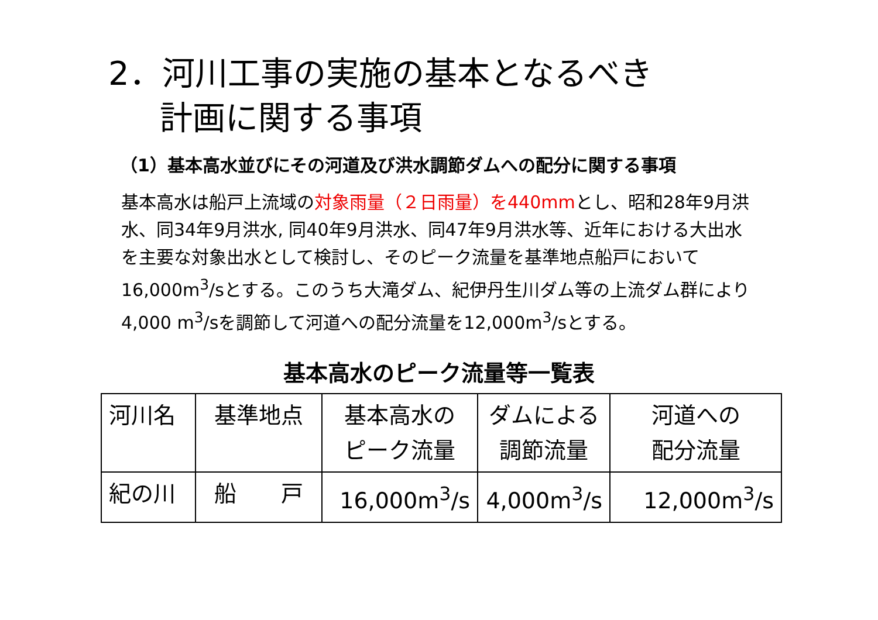2．河川工事の実施の基本となるべき
計画に関する事項
（1）基本高水並びにその河道及び洪水調節ダムへの配分に関する事項
基本高水は船戸上流域の対象雨量（２日雨量）を440mmとし、昭和28年9月洪水、同34年9月洪水, 同40年9月洪水、同47年9月洪水等、近年における大出水を主要な対象出水として検討し、そのピーク流量を基準地点船戸において16,000m<sup>3</sup>/sとする。このうち大滝ダム、紀伊丹生川ダム等の上流ダム群により4,000 m<sup>3</sup>/sを調節して河道への配分流量を12,000m<sup>3</sup>/sとする。
基本高水のピーク流量等一覧表
| 河川名 | 基準地点 | 基本高水の ピーク流量 | ダムによる 調節流量 | 河道への 配分流量 |
| --- | --- | --- | --- | --- |
| 紀の川 | 船 戸 | 16,000m<sup>3</sup>/s | 4,000m<sup>3</sup>/s | 12,000m<sup>3</sup>/s |